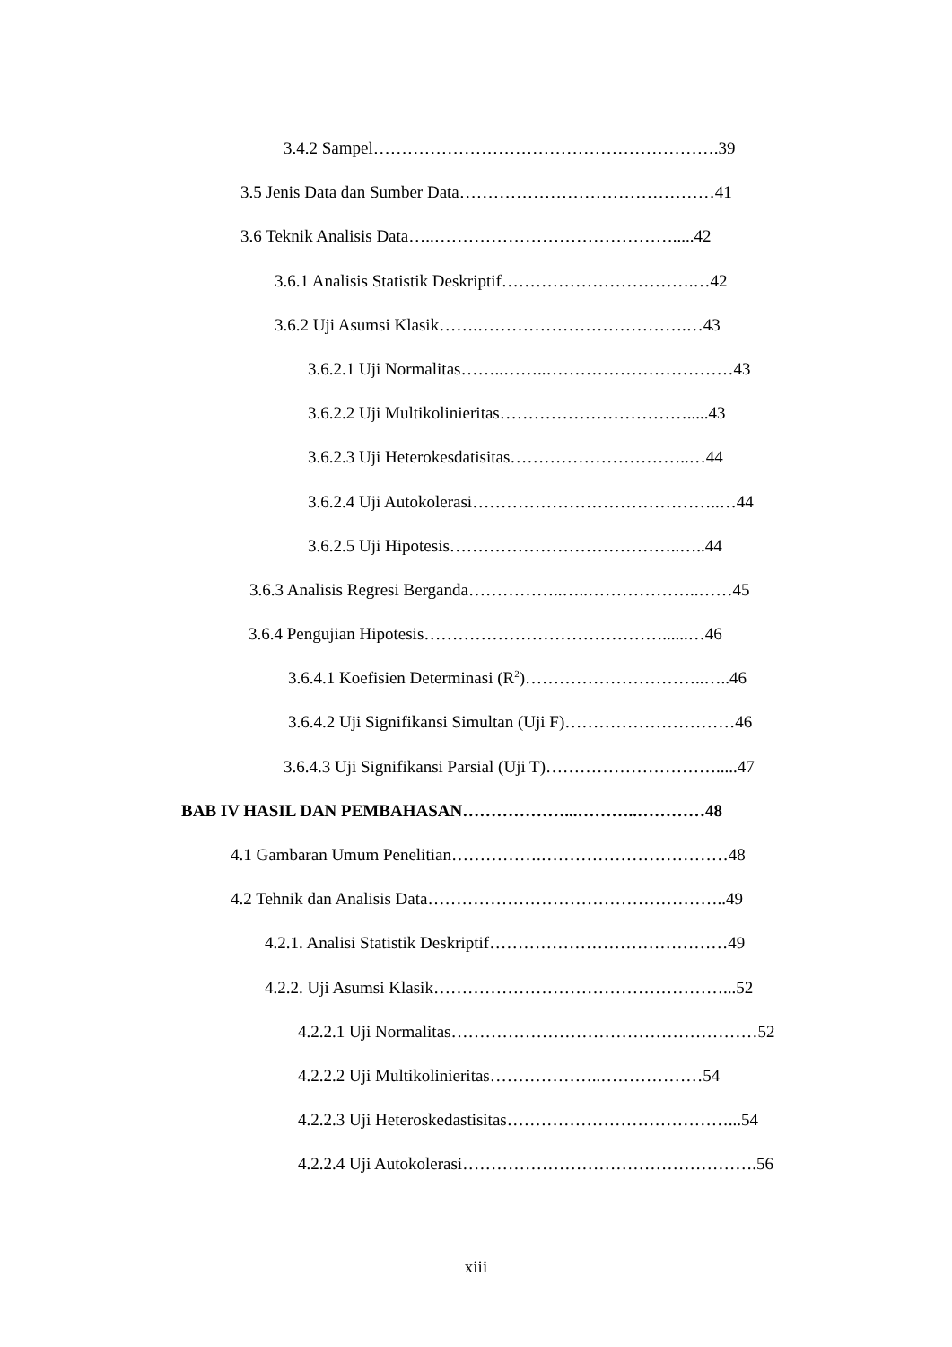3.4.2 Sampel…………………………………………………….39
3.5 Jenis Data dan Sumber Data………………………………………41
3.6 Teknik Analisis Data…..…………………………………….....42
3.6.1 Analisis Statistik Deskriptif…………………………….…42
3.6.2 Uji Asumsi Klasik…….……………………………….…43
3.6.2.1 Uji Normalitas……..……..……………………………43
3.6.2.2 Uji Multikolinieritas…………………………….....43
3.6.2.3 Uji Heterokesdatisitas…………………………..…44
3.6.2.4 Uji Autokolerasi……………………………………..…44
3.6.2.5 Uji Hipotesis…………………………………..…..44
3.6.3 Analisis Regresi Berganda……………..…..………………..……45
3.6.4 Pengujian Hipotesis……………………………………......…46
3.6.4.1 Koefisien Determinasi (R<sup>2</sup>)…………………………..…..46
3.6.4.2 Uji Signifikansi Simultan (Uji F)…………………………46
3.6.4.3 Uji Signifikansi Parsial (Uji T)………………………….....47
BAB IV HASIL DAN PEMBAHASAN………………...………..…………48
4.1 Gambaran Umum Penelitian…………….……………………………48
4.2 Tehnik dan Analisis Data……………………………………………..49
4.2.1. Analisi Statistik Deskriptif……………………………………49
4.2.2. Uji Asumsi Klasik……………………………………………...52
4.2.2.1 Uji Normalitas………………………………………………52
4.2.2.2 Uji Multikolinieritas………………..………………54
4.2.2.3 Uji Heteroskedastisitas…………………………………...54
4.2.2.4 Uji Autokolerasi…………………………………………….56
xiii